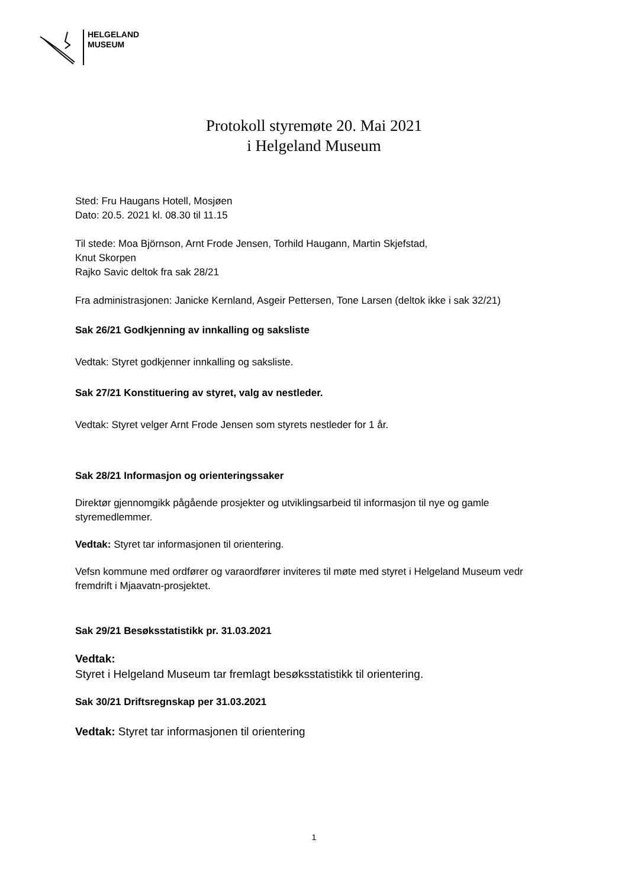HELGELAND
MUSEUM
Protokoll styremøte 20. Mai 2021
i Helgeland Museum
Sted: Fru Haugans Hotell, Mosjøen
Dato: 20.5. 2021 kl. 08.30 til 11.15
Til stede: Moa Björnson, Arnt Frode Jensen, Torhild Haugann, Martin Skjefstad,
Knut Skorpen
Rajko Savic deltok fra sak 28/21
Fra administrasjonen: Janicke Kernland, Asgeir Pettersen, Tone Larsen (deltok ikke i sak 32/21)
Sak 26/21 Godkjenning av innkalling og saksliste
Vedtak: Styret godkjenner innkalling og saksliste.
Sak 27/21 Konstituering av styret, valg av nestleder.
Vedtak: Styret velger Arnt Frode Jensen som styrets nestleder for 1 år.
Sak 28/21 Informasjon og orienteringssaker
Direktør gjennomgikk pågående prosjekter og utviklingsarbeid til informasjon til nye og gamle styremedlemmer.
Vedtak: Styret tar informasjonen til orientering.
Vefsn kommune med ordfører og varaordfører inviteres til møte med styret i Helgeland Museum vedr fremdrift i Mjaavatn-prosjektet.
Sak 29/21 Besøksstatistikk pr. 31.03.2021
Vedtak:
Styret i Helgeland Museum tar fremlagt besøksstatistikk til orientering.
Sak 30/21 Driftsregnskap per 31.03.2021
Vedtak: Styret tar informasjonen til orientering
1